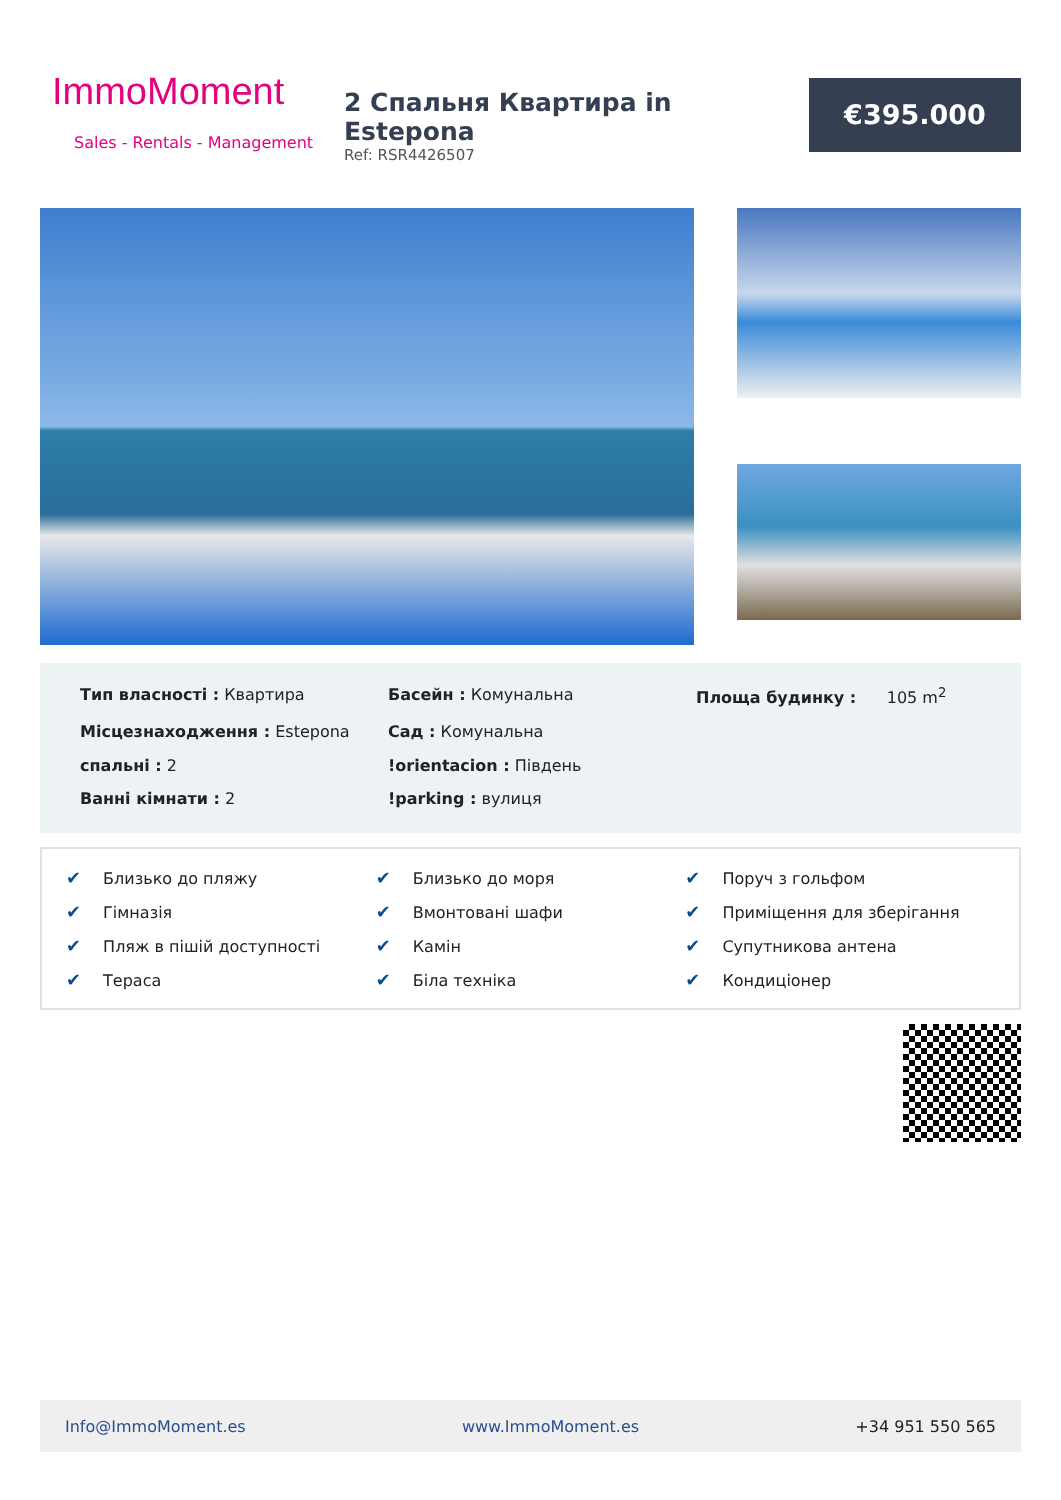ImmoMoment
Sales - Rentals - Management
2 Спальня Квартира in Estepona
Ref: RSR4426507
€395.000
Тип власності : Квартира
Басейн : Комунальна
Площа будинку : 105 m<sup>2</sup>
Місцезнаходження : Estepona
Сад : Комунальна
спальні : 2
!orientacion : Південь
Ванні кімнати : 2
!parking : вулиця
✔ Близько до пляжу
✔ Близько до моря
✔ Поруч з гольфом
✔ Гімназія
✔ Вмонтовані шафи
✔ Приміщення для зберігання
✔ Пляж в пішій доступності
✔ Камін
✔ Супутникова антена
✔ Тераса
✔ Біла техніка
✔ Кондиціонер
Info@ImmoMoment.es www.ImmoMoment.es +34 951 550 565